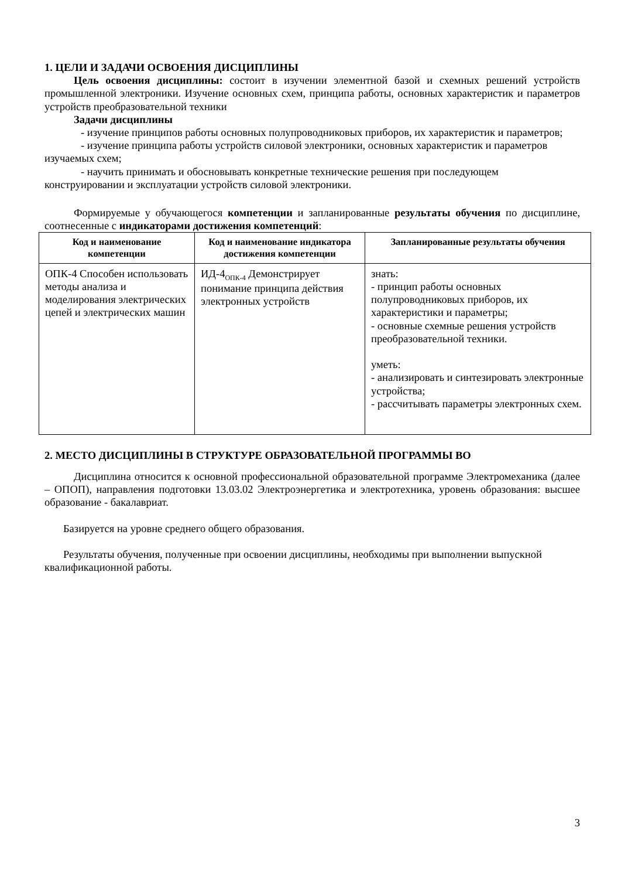1. ЦЕЛИ И ЗАДАЧИ ОСВОЕНИЯ ДИСЦИПЛИНЫ
Цель освоения дисциплины: состоит в изучении элементной базой и схемных решений устройств промышленной электроники. Изучение основных схем, принципа работы, основных характеристик и параметров устройств преобразовательной техники
Задачи дисциплины
- изучение принципов работы основных полупроводниковых приборов, их характеристик и параметров;
- изучение принципа работы устройств силовой электроники, основных характеристик и параметров изучаемых схем;
- научить принимать и обосновывать конкретные технические решения при последующем конструировании и эксплуатации устройств силовой электроники.
Формируемые у обучающегося компетенции и запланированные результаты обучения по дисциплине, соотнесенные с индикаторами достижения компетенций:
| Код и наименование компетенции | Код и наименование индикатора достижения компетенции | Запланированные результаты обучения |
| --- | --- | --- |
| ОПК-4 Способен использовать методы анализа и моделирования электрических цепей и электрических машин | ИД-4<sub>ОПК-4</sub> Демонстрирует понимание принципа действия электронных устройств | знать: - принцип работы основных полупроводниковых приборов, их характеристики и параметры; - основные схемные решения устройств преобразовательной техники. уметь: - анализировать и синтезировать электронные устройства; - рассчитывать параметры электронных схем. |
2. МЕСТО ДИСЦИПЛИНЫ В СТРУКТУРЕ ОБРАЗОВАТЕЛЬНОЙ ПРОГРАММЫ ВО
Дисциплина относится к основной профессиональной образовательной программе Электромеханика (далее – ОПОП), направления подготовки 13.03.02 Электроэнергетика и электротехника, уровень образования: высшее образование - бакалавриат.
Базируется на уровне среднего общего образования.
Результаты обучения, полученные при освоении дисциплины, необходимы при выполнении выпускной квалификационной работы.
3